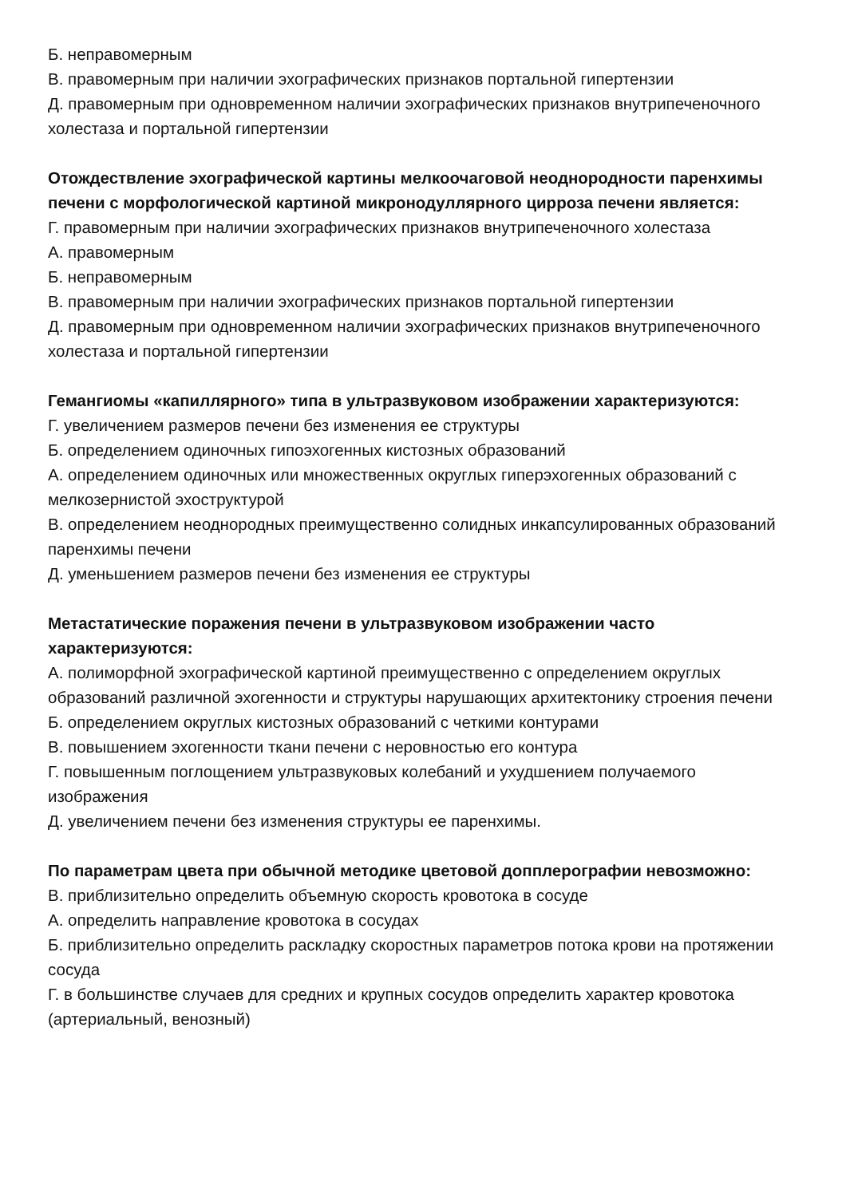Б. неправомерным
В. правомерным при наличии эхографических признаков портальной гипертензии
Д. правомерным при одновременном наличии эхографических признаков внутрипеченочного холестаза и портальной гипертензии
Отождествление эхографической картины мелкоочаговой неоднородности паренхимы печени с морфологической картиной микронодуллярного цирроза печени является:
Г. правомерным при наличии эхографических признаков внутрипеченочного холестаза
А. правомерным
Б. неправомерным
В. правомерным при наличии эхографических признаков портальной гипертензии
Д. правомерным при одновременном наличии эхографических признаков внутрипеченочного холестаза и портальной гипертензии
Гемангиомы «капиллярного» типа в ультразвуковом изображении характеризуются:
Г. увеличением размеров печени без изменения ее структуры
Б. определением одиночных гипоэхогенных кистозных образований
А. определением одиночных или множественных округлых гиперэхогенных образований с мелкозернистой эхоструктурой
В. определением неоднородных преимущественно солидных инкапсулированных образований паренхимы печени
Д. уменьшением размеров печени без изменения ее структуры
Метастатические поражения печени в ультразвуковом изображении часто характеризуются:
А. полиморфной эхографической картиной преимущественно с определением округлых образований различной эхогенности и структуры нарушающих архитектонику строения печени
Б. определением округлых кистозных образований с четкими контурами
В. повышением эхогенности ткани печени с неровностью его контура
Г. повышенным поглощением ультразвуковых колебаний и ухудшением получаемого изображения
Д. увеличением печени без изменения структуры ее паренхимы.
По параметрам цвета при обычной методике цветовой допплерографии невозможно:
В. приблизительно определить объемную скорость кровотока в сосуде
А. определить направление кровотока в сосудах
Б. приблизительно определить раскладку скоростных параметров потока крови на протяжении сосуда
Г. в большинстве случаев для средних и крупных сосудов определить характер кровотока (артериальный, венозный)